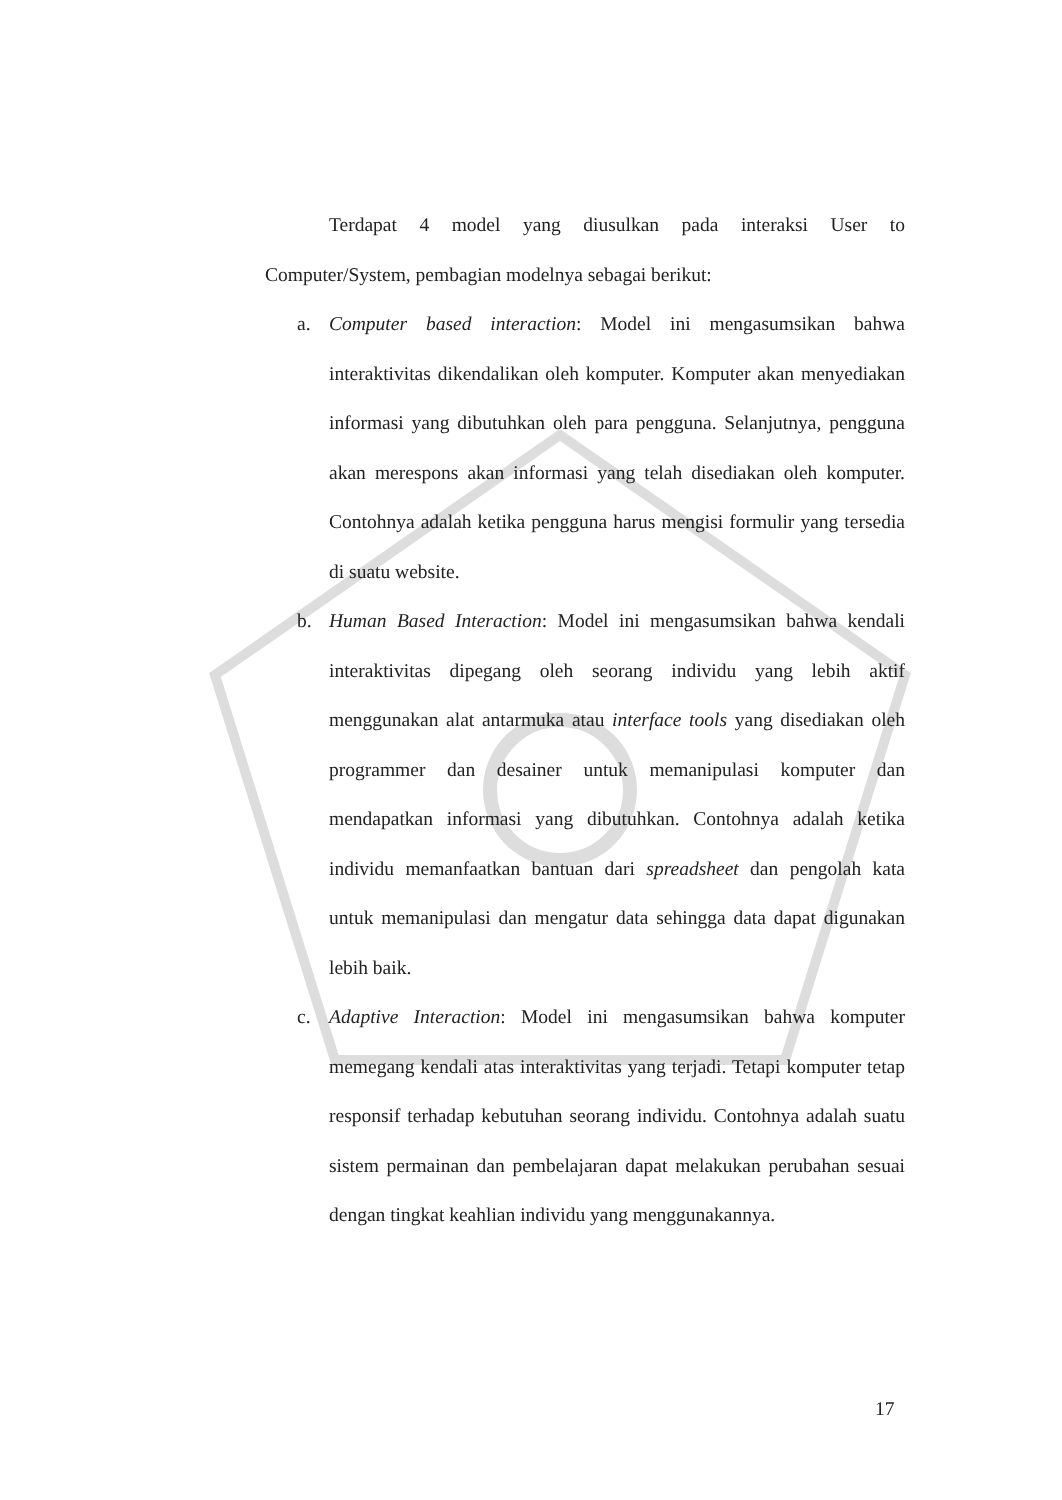Terdapat 4 model yang diusulkan pada interaksi User to Computer/System, pembagian modelnya sebagai berikut:
a. Computer based interaction: Model ini mengasumsikan bahwa interaktivitas dikendalikan oleh komputer. Komputer akan menyediakan informasi yang dibutuhkan oleh para pengguna. Selanjutnya, pengguna akan merespons akan informasi yang telah disediakan oleh komputer. Contohnya adalah ketika pengguna harus mengisi formulir yang tersedia di suatu website.
b. Human Based Interaction: Model ini mengasumsikan bahwa kendali interaktivitas dipegang oleh seorang individu yang lebih aktif menggunakan alat antarmuka atau interface tools yang disediakan oleh programmer dan desainer untuk memanipulasi komputer dan mendapatkan informasi yang dibutuhkan. Contohnya adalah ketika individu memanfaatkan bantuan dari spreadsheet dan pengolah kata untuk memanipulasi dan mengatur data sehingga data dapat digunakan lebih baik.
c. Adaptive Interaction: Model ini mengasumsikan bahwa komputer memegang kendali atas interaktivitas yang terjadi. Tetapi komputer tetap responsif terhadap kebutuhan seorang individu. Contohnya adalah suatu sistem permainan dan pembelajaran dapat melakukan perubahan sesuai dengan tingkat keahlian individu yang menggunakannya.
17